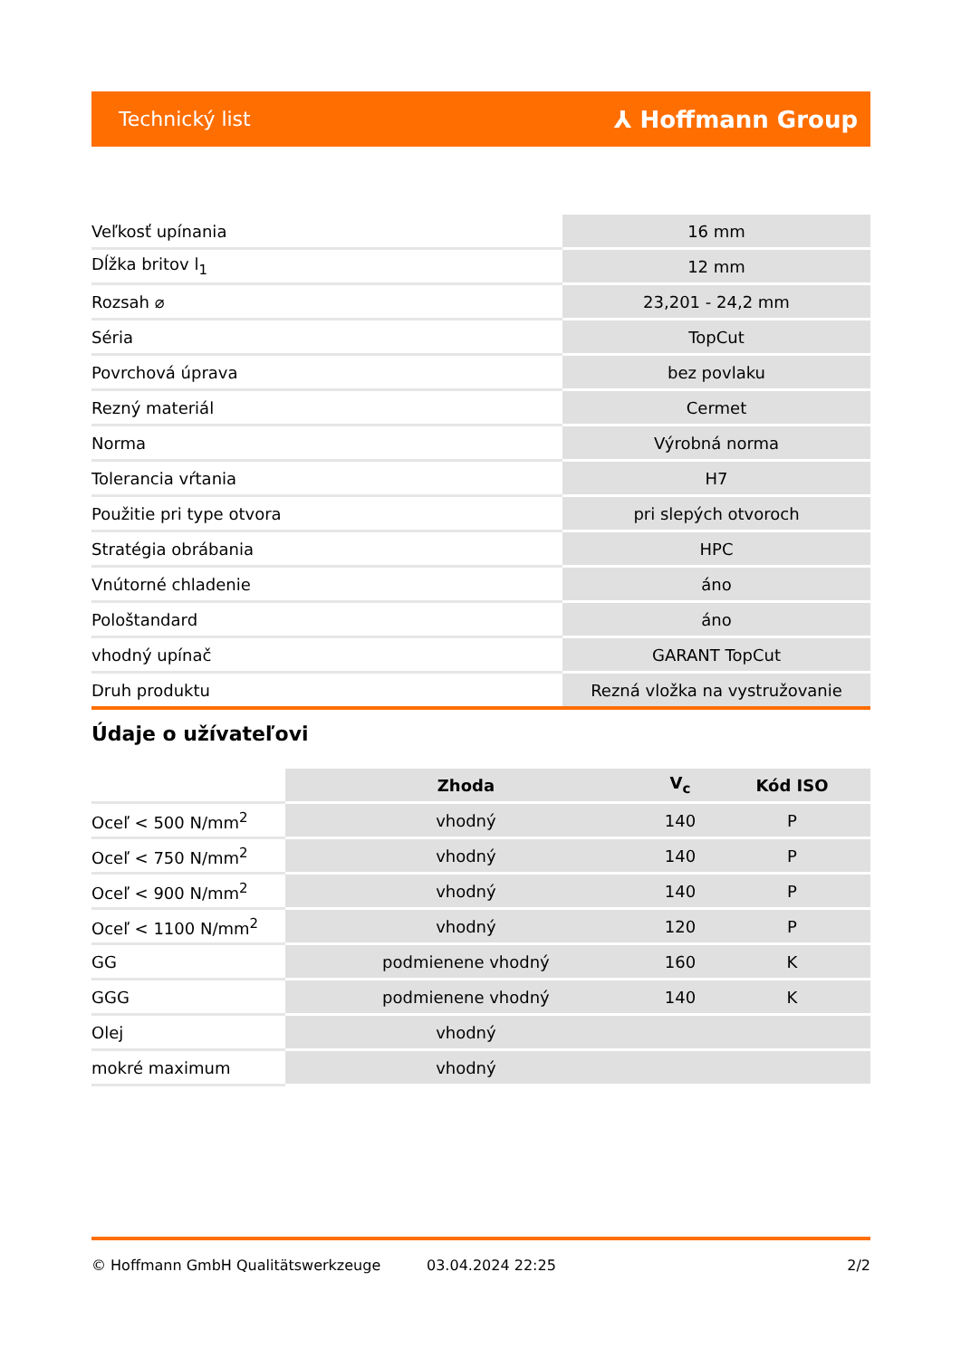Technický list ⅄ Hoffmann Group
| Veľkosť upínania | 16 mm |
| Dĺžka britov l<sub>1</sub> | 12 mm |
| Rozsah ⌀ | 23,201 - 24,2 mm |
| Séria | TopCut |
| Povrchová úprava | bez povlaku |
| Rezný materiál | Cermet |
| Norma | Výrobná norma |
| Tolerancia vŕtania | H7 |
| Použitie pri type otvora | pri slepých otvoroch |
| Stratégia obrábania | HPC |
| Vnútorné chladenie | áno |
| Pološtandard | áno |
| vhodný upínač | GARANT TopCut |
| Druh produktu | Rezná vložka na vystružovanie |
Údaje o užívateľovi
| | Zhoda | V<sub>c</sub> | Kód ISO |
| --- | --- | --- | --- |
| Oceľ < 500 N/mm<sup>2</sup> | vhodný | 140 | P |
| Oceľ < 750 N/mm<sup>2</sup> | vhodný | 140 | P |
| Oceľ < 900 N/mm<sup>2</sup> | vhodný | 140 | P |
| Oceľ < 1100 N/mm<sup>2</sup> | vhodný | 120 | P |
| GG | podmienene vhodný | 160 | K |
| GGG | podmienene vhodný | 140 | K |
| Olej | vhodný | | |
| mokré maximum | vhodný | | |
© Hoffmann GmbH Qualitätswerkzeuge 03.04.2024 22:25 2/2